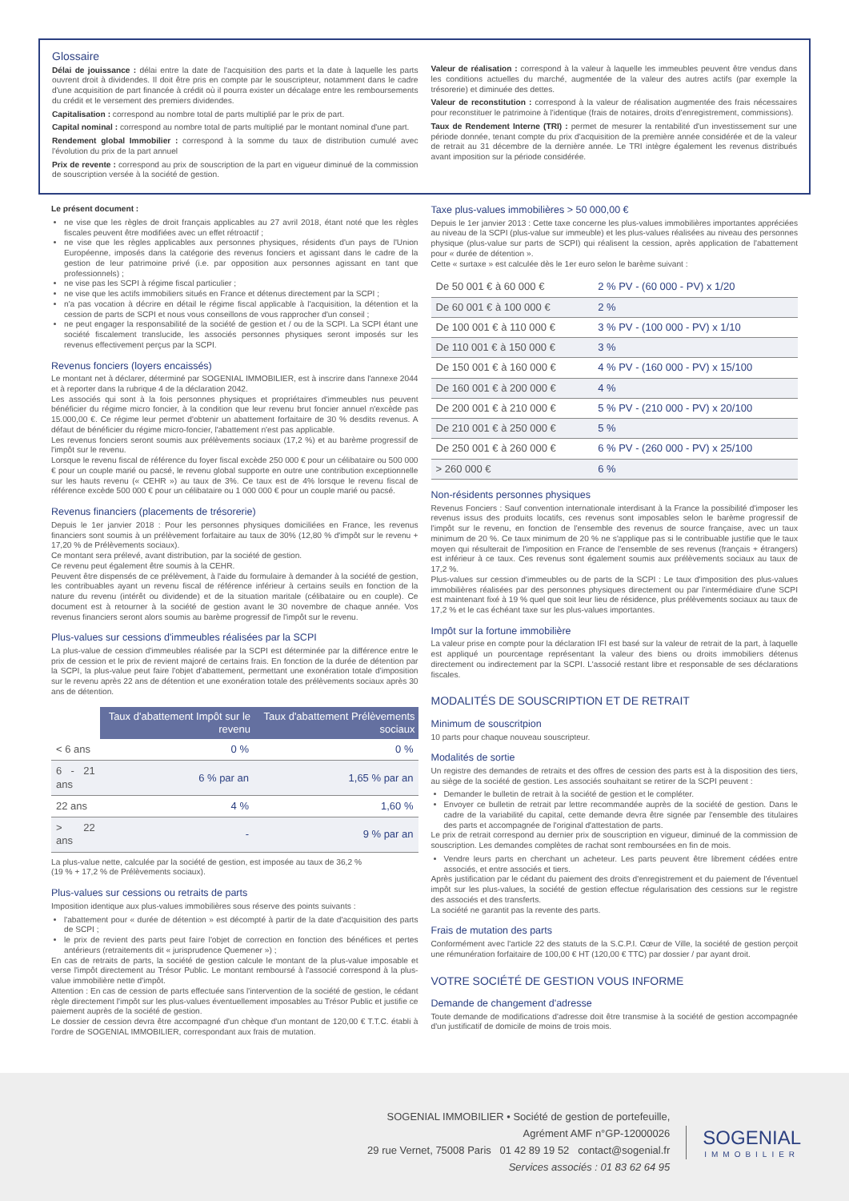Glossaire
Délai de jouissance : délai entre la date de l'acquisition des parts et la date à laquelle les parts ouvrent droit à dividendes. Il doit être pris en compte par le souscripteur, notamment dans le cadre d'une acquisition de part financée à crédit où il pourra exister un décalage entre les remboursements du crédit et le versement des premiers dividendes.
Capitalisation : correspond au nombre total de parts multiplié par le prix de part.
Capital nominal : correspond au nombre total de parts multiplié par le montant nominal d'une part.
Rendement global Immobilier : correspond à la somme du taux de distribution cumulé avec l'évolution du prix de la part annuel
Prix de revente : correspond au prix de souscription de la part en vigueur diminué de la commission de souscription versée à la société de gestion.
Valeur de réalisation : correspond à la valeur à laquelle les immeubles peuvent être vendus dans les conditions actuelles du marché, augmentée de la valeur des autres actifs (par exemple la trésorerie) et diminuée des dettes.
Valeur de reconstitution : correspond à la valeur de réalisation augmentée des frais nécessaires pour reconstituer le patrimoine à l'identique (frais de notaires, droits d'enregistrement, commissions).
Taux de Rendement Interne (TRI) : permet de mesurer la rentabilité d'un investissement sur une période donnée, tenant compte du prix d'acquisition de la première année considérée et de la valeur de retrait au 31 décembre de la dernière année. Le TRI intègre également les revenus distribués avant imposition sur la période considérée.
Le présent document :
ne vise que les règles de droit français applicables au 27 avril 2018, étant noté que les règles fiscales peuvent être modifiées avec un effet rétroactif ;
ne vise que les règles applicables aux personnes physiques, résidents d'un pays de l'Union Européenne, imposés dans la catégorie des revenus fonciers et agissant dans le cadre de la gestion de leur patrimoine privé (i.e. par opposition aux personnes agissant en tant que professionnels) ;
ne vise pas les SCPI à régime fiscal particulier ;
ne vise que les actifs immobiliers situés en France et détenus directement par la SCPI ;
n'a pas vocation à décrire en détail le régime fiscal applicable à l'acquisition, la détention et la cession de parts de SCPI et nous vous conseillons de vous rapprocher d'un conseil ;
ne peut engager la responsabilité de la société de gestion et / ou de la SCPI. La SCPI étant une société fiscalement translucide, les associés personnes physiques seront imposés sur les revenus effectivement perçus par la SCPI.
Revenus fonciers (loyers encaissés)
Le montant net à déclarer, déterminé par SOGENIAL IMMOBILIER, est à inscrire dans l'annexe 2044 et à reporter dans la rubrique 4 de la déclaration 2042.
Les associés qui sont à la fois personnes physiques et propriétaires d'immeubles nus peuvent bénéficier du régime micro foncier, à la condition que leur revenu brut foncier annuel n'excède pas 15.000,00 €. Ce régime leur permet d'obtenir un abattement forfaitaire de 30 % desdits revenus. A défaut de bénéficier du régime micro-foncier, l'abattement n'est pas applicable.
Les revenus fonciers seront soumis aux prélèvements sociaux (17,2 %) et au barème progressif de l'impôt sur le revenu.
Lorsque le revenu fiscal de référence du foyer fiscal excède 250 000 € pour un célibataire ou 500 000 € pour un couple marié ou pacsé, le revenu global supporte en outre une contribution exceptionnelle sur les hauts revenu (« CEHR ») au taux de 3%. Ce taux est de 4% lorsque le revenu fiscal de référence excède 500 000 € pour un célibataire ou 1 000 000 € pour un couple marié ou pacsé.
Revenus financiers (placements de trésorerie)
Depuis le 1er janvier 2018 : Pour les personnes physiques domiciliées en France, les revenus financiers sont soumis à un prélèvement forfaitaire au taux de 30% (12,80 % d'impôt sur le revenu + 17,20 % de Prélèvements sociaux).
Ce montant sera prélevé, avant distribution, par la société de gestion.
Ce revenu peut également être soumis à la CEHR.
Peuvent être dispensés de ce prélèvement, à l'aide du formulaire à demander à la société de gestion, les contribuables ayant un revenu fiscal de référence inférieur à certains seuils en fonction de la nature du revenu (intérêt ou dividende) et de la situation maritale (célibataire ou en couple). Ce document est à retourner à la société de gestion avant le 30 novembre de chaque année. Vos revenus financiers seront alors soumis au barème progressif de l'impôt sur le revenu.
Plus-values sur cessions d'immeubles réalisées par la SCPI
La plus-value de cession d'immeubles réalisée par la SCPI est déterminée par la différence entre le prix de cession et le prix de revient majoré de certains frais. En fonction de la durée de détention par la SCPI, la plus-value peut faire l'objet d'abattement, permettant une exonération totale d'imposition sur le revenu après 22 ans de détention et une exonération totale des prélèvements sociaux après 30 ans de détention.
| | Taux d'abattement Impôt sur le revenu | Taux d'abattement Prélèvements sociaux |
| --- | --- | --- |
| < 6 ans | 0 % | 0 % |
| 6 - 21 ans | 6 % par an | 1,65 % par an |
| 22 ans | 4 % | 1,60 % |
| > 22 ans | - | 9 % par an |
La plus-value nette, calculée par la société de gestion, est imposée au taux de 36,2 %
(19 % + 17,2 % de Prélèvements sociaux).
Plus-values sur cessions ou retraits de parts
Imposition identique aux plus-values immobilières sous réserve des points suivants :
l'abattement pour « durée de détention » est décompté à partir de la date d'acquisition des parts de SCPI ;
le prix de revient des parts peut faire l'objet de correction en fonction des bénéfices et pertes antérieurs (retraitements dit « jurisprudence Quemener ») ;
En cas de retraits de parts, la société de gestion calcule le montant de la plus-value imposable et verse l'impôt directement au Trésor Public. Le montant remboursé à l'associé correspond à la plus-value immobilière nette d'impôt.
Attention : En cas de cession de parts effectuée sans l'intervention de la société de gestion, le cédant règle directement l'impôt sur les plus-values éventuellement imposables au Trésor Public et justifie ce paiement auprès de la société de gestion.
Le dossier de cession devra être accompagné d'un chèque d'un montant de 120,00 € T.T.C. établi à l'ordre de SOGENIAL IMMOBILIER, correspondant aux frais de mutation.
Taxe plus-values immobilières > 50 000,00 €
Depuis le 1er janvier 2013 : Cette taxe concerne les plus-values immobilières importantes appréciées au niveau de la SCPI (plus-value sur immeuble) et les plus-values réalisées au niveau des personnes physique (plus-value sur parts de SCPI) qui réalisent la cession, après application de l'abattement pour « durée de détention ».
Cette « surtaxe » est calculée dès le 1er euro selon le barème suivant :
| De 50 001 € à 60 000 € | 2 % PV - (60 000 - PV) x 1/20 |
| De 60 001 € à 100 000 € | 2 % |
| De 100 001 € à 110 000 € | 3 % PV - (100 000 - PV) x 1/10 |
| De 110 001 € à 150 000 € | 3 % |
| De 150 001 € à 160 000 € | 4 % PV - (160 000 - PV) x 15/100 |
| De 160 001 € à 200 000 € | 4 % |
| De 200 001 € à 210 000 € | 5 % PV - (210 000 - PV) x 20/100 |
| De 210 001 € à 250 000 € | 5 % |
| De 250 001 € à 260 000 € | 6 % PV - (260 000 - PV) x 25/100 |
| > 260 000 € | 6 % |
Non-résidents personnes physiques
Revenus Fonciers : Sauf convention internationale interdisant à la France la possibilité d'imposer les revenus issus des produits locatifs, ces revenus sont imposables selon le barème progressif de l'impôt sur le revenu, en fonction de l'ensemble des revenus de source française, avec un taux minimum de 20 %. Ce taux minimum de 20 % ne s'applique pas si le contribuable justifie que le taux moyen qui résulterait de l'imposition en France de l'ensemble de ses revenus (français + étrangers) est inférieur à ce taux. Ces revenus sont également soumis aux prélèvements sociaux au taux de 17,2 %.
Plus-values sur cession d'immeubles ou de parts de la SCPI : Le taux d'imposition des plus-values immobilières réalisées par des personnes physiques directement ou par l'intermédiaire d'une SCPI est maintenant fixé à 19 % quel que soit leur lieu de résidence, plus prélèvements sociaux au taux de 17,2 % et le cas échéant taxe sur les plus-values importantes.
Impôt sur la fortune immobilière
La valeur prise en compte pour la déclaration IFI est basé sur la valeur de retrait de la part, à laquelle est appliqué un pourcentage représentant la valeur des biens ou droits immobiliers détenus directement ou indirectement par la SCPI. L'associé restant libre et responsable de ses déclarations fiscales.
MODALITÉS DE SOUSCRIPTION ET DE RETRAIT
Minimum de souscritpion
10 parts pour chaque nouveau souscripteur.
Modalités de sortie
Un registre des demandes de retraits et des offres de cession des parts est à la disposition des tiers, au siège de la société de gestion. Les associés souhaitant se retirer de la SCPI peuvent :
Demander le bulletin de retrait à la société de gestion et le compléter.
Envoyer ce bulletin de retrait par lettre recommandée auprès de la société de gestion. Dans le cadre de la variabilité du capital, cette demande devra être signée par l'ensemble des titulaires des parts et accompagnée de l'original d'attestation de parts.
Le prix de retrait correspond au dernier prix de souscription en vigueur, diminué de la commission de souscription. Les demandes complètes de rachat sont remboursées en fin de mois.
Vendre leurs parts en cherchant un acheteur. Les parts peuvent être librement cédées entre associés, et entre associés et tiers.
Après justification par le cédant du paiement des droits d'enregistrement et du paiement de l'éventuel impôt sur les plus-values, la société de gestion effectue régularisation des cessions sur le registre des associés et des transferts.
La société ne garantit pas la revente des parts.
Frais de mutation des parts
Conformément avec l'article 22 des statuts de la S.C.P.I. Cœur de Ville, la société de gestion perçoit une rémunération forfaitaire de 100,00 € HT (120,00 € TTC) par dossier / par ayant droit.
VOTRE SOCIÉTÉ DE GESTION VOUS INFORME
Demande de changement d'adresse
Toute demande de modifications d'adresse doit être transmise à la société de gestion accompagnée d'un justificatif de domicile de moins de trois mois.
SOGENIAL IMMOBILIER • Société de gestion de portefeuille,
Agrément AMF n°GP-12000026
29 rue Vernet, 75008 Paris 01 42 89 19 52 contact@sogenial.fr
Services associés : 01 83 62 64 95
SOGENIAL
IMMOBILIER